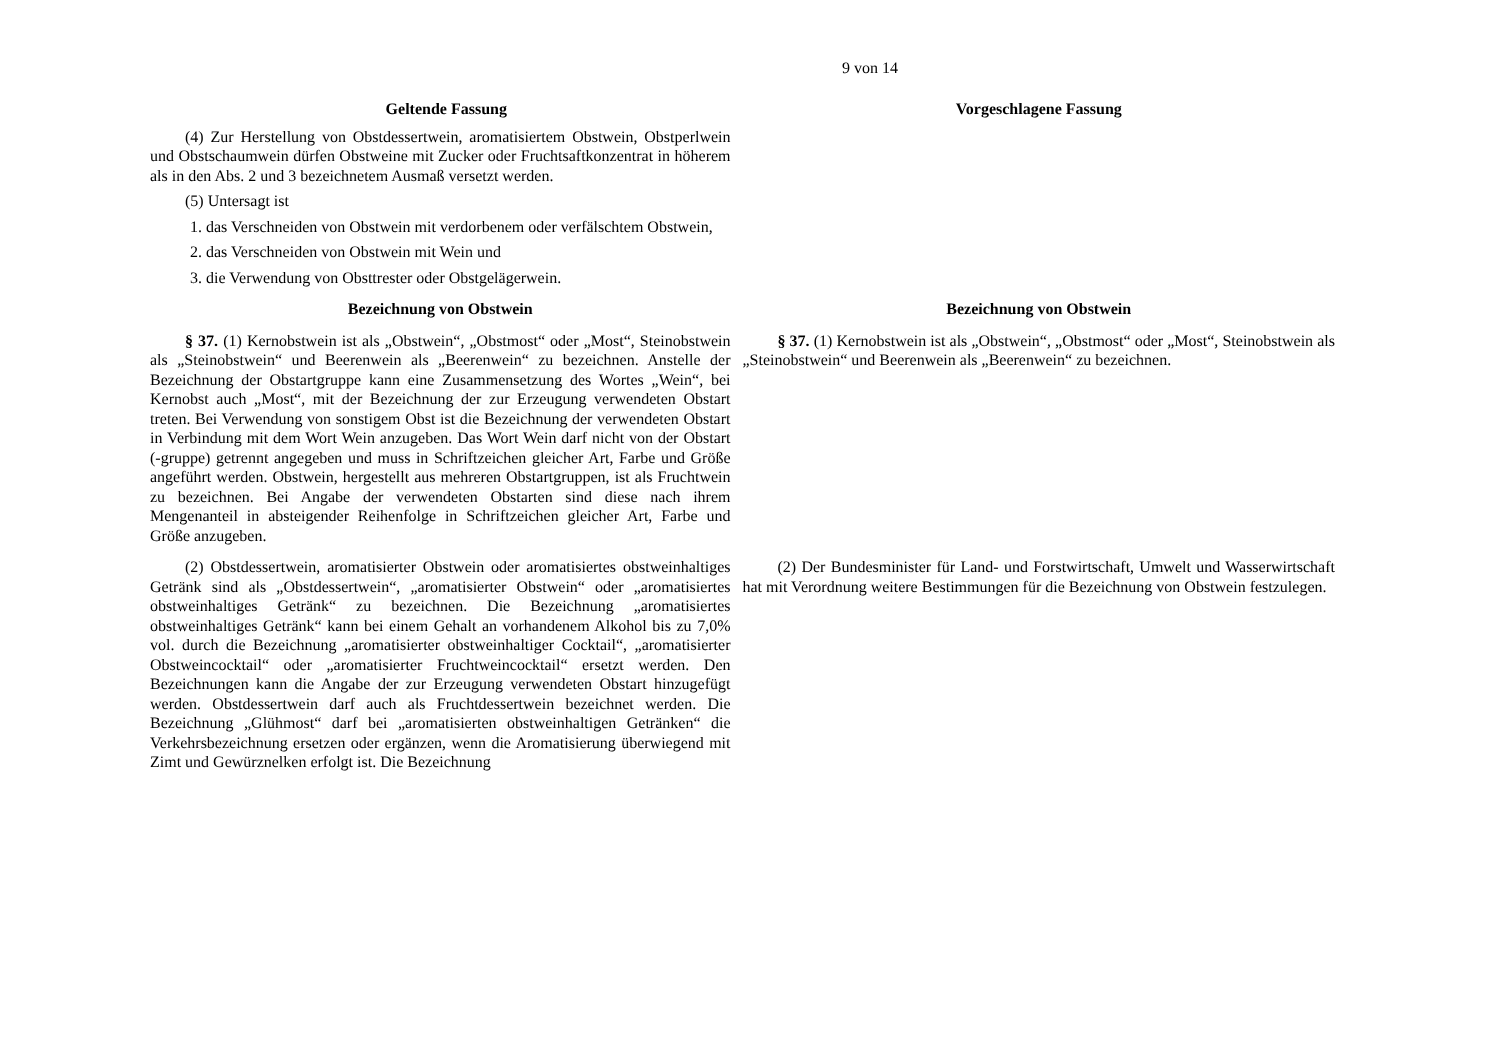9 von 14
| Geltende Fassung | Vorgeschlagene Fassung |
| --- | --- |
| (4) Zur Herstellung von Obstdessertwein, aromatisiertem Obstwein, Obstperlwein und Obstschaumwein dürfen Obstweine mit Zucker oder Fruchtsaftkonzentrat in höherem als in den Abs. 2 und 3 bezeichnetem Ausmaß versetzt werden. (5) Untersagt ist 1. das Verschneiden von Obstwein mit verdorbenem oder verfälschtem Obstwein, 2. das Verschneiden von Obstwein mit Wein und 3. die Verwendung von Obsttrester oder Obstgelägerwein. | |
| Bezeichnung von Obstwein | Bezeichnung von Obstwein |
| § 37. (1) Kernobstwein ist als „Obstwein“, „Obstmost“ oder „Most“, Steinobstwein als „Steinobstwein“ und Beerenwein als „Beerenwein“ zu bezeichnen. Anstelle der Bezeichnung der Obstartgruppe kann eine Zusammensetzung des Wortes „Wein“, bei Kernobst auch „Most“, mit der Bezeichnung der zur Erzeugung verwendeten Obstart treten. Bei Verwendung von sonstigem Obst ist die Bezeichnung der verwendeten Obstart in Verbindung mit dem Wort Wein anzugeben. Das Wort Wein darf nicht von der Obstart (-gruppe) getrennt angegeben und muss in Schriftzeichen gleicher Art, Farbe und Größe angeführt werden. Obstwein, hergestellt aus mehreren Obstartgruppen, ist als Fruchtwein zu bezeichnen. Bei Angabe der verwendeten Obstarten sind diese nach ihrem Mengenanteil in absteigender Reihenfolge in Schriftzeichen gleicher Art, Farbe und Größe anzugeben. | § 37. (1) Kernobstwein ist als „Obstwein“, „Obstmost“ oder „Most“, Steinobstwein als „Steinobstwein“ und Beerenwein als „Beerenwein“ zu bezeichnen. |
| (2) Obstdessertwein, aromatisierter Obstwein oder aromatisiertes obstweinhaltiges Getränk sind als „Obstdessertwein“, „aromatisierter Obstwein“ oder „aromatisiertes obstweinhaltiges Getränk“ zu bezeichnen. Die Bezeichnung „aromatisiertes obstweinhaltiges Getränk“ kann bei einem Gehalt an vorhandenem Alkohol bis zu 7,0% vol. durch die Bezeichnung „aromatisierter obstweinhaltiger Cocktail“, „aromatisierter Obstweincocktail“ oder „aromatisierter Fruchtweincocktail“ ersetzt werden. Den Bezeichnungen kann die Angabe der zur Erzeugung verwendeten Obstart hinzugefügt werden. Obstdessertwein darf auch als Fruchtdessertwein bezeichnet werden. Die Bezeichnung „Glühmost“ darf bei „aromatisierten obstweinhaltigen Getränken“ die Verkehrsbezeichnung ersetzen oder ergänzen, wenn die Aromatisierung überwiegend mit Zimt und Gewürznelken erfolgt ist. Die Bezeichnung | (2) Der Bundesminister für Land- und Forstwirtschaft, Umwelt und Wasserwirtschaft hat mit Verordnung weitere Bestimmungen für die Bezeichnung von Obstwein festzulegen. |